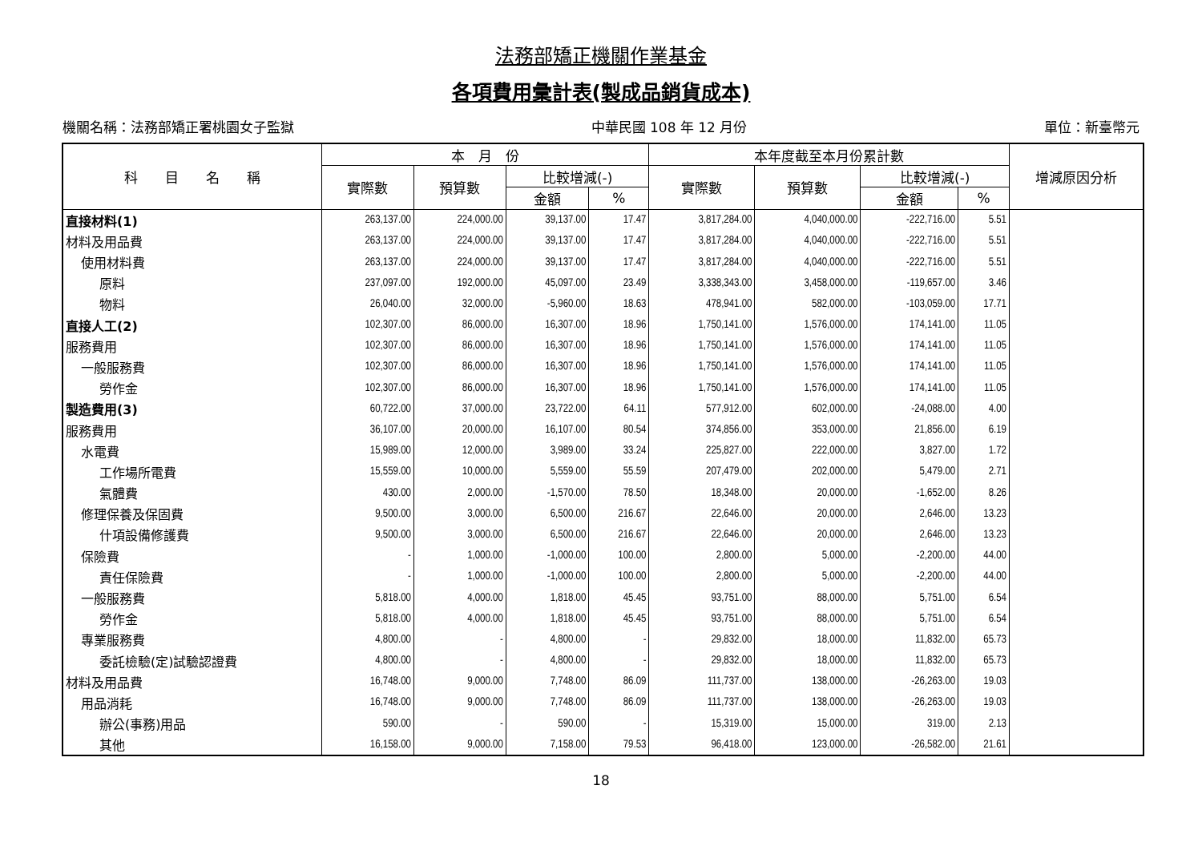法務部矯正機關作業基金
各項費用彙計表(製成品銷貨成本)
機關名稱：法務部矯正署桃園女子監獄 中華民國 108 年 12 月份 單位：新臺幣元
| 科 目 名 稱 | 本 月 份 | | | | 本年度截至本月份累計數 | | | | 增減原因分析 |
| --- | --- | --- | --- | --- | --- | --- | --- | --- | --- |
| | 實際數 | 預算數 | 比較增減(-) | | 實際數 | 預算數 | 比較增減(-) | | |
| | | | 金額 | % | | | 金額 | % | |
| 直接材料(1) | 263,137.00 | 224,000.00 | 39,137.00 | 17.47 | 3,817,284.00 | 4,040,000.00 | -222,716.00 | 5.51 | |
| 材料及用品費 | 263,137.00 | 224,000.00 | 39,137.00 | 17.47 | 3,817,284.00 | 4,040,000.00 | -222,716.00 | 5.51 | |
| 使用材料費 | 263,137.00 | 224,000.00 | 39,137.00 | 17.47 | 3,817,284.00 | 4,040,000.00 | -222,716.00 | 5.51 | |
| 原料 | 237,097.00 | 192,000.00 | 45,097.00 | 23.49 | 3,338,343.00 | 3,458,000.00 | -119,657.00 | 3.46 | |
| 物料 | 26,040.00 | 32,000.00 | -5,960.00 | 18.63 | 478,941.00 | 582,000.00 | -103,059.00 | 17.71 | |
| 直接人工(2) | 102,307.00 | 86,000.00 | 16,307.00 | 18.96 | 1,750,141.00 | 1,576,000.00 | 174,141.00 | 11.05 | |
| 服務費用 | 102,307.00 | 86,000.00 | 16,307.00 | 18.96 | 1,750,141.00 | 1,576,000.00 | 174,141.00 | 11.05 | |
| 一般服務費 | 102,307.00 | 86,000.00 | 16,307.00 | 18.96 | 1,750,141.00 | 1,576,000.00 | 174,141.00 | 11.05 | |
| 勞作金 | 102,307.00 | 86,000.00 | 16,307.00 | 18.96 | 1,750,141.00 | 1,576,000.00 | 174,141.00 | 11.05 | |
| 製造費用(3) | 60,722.00 | 37,000.00 | 23,722.00 | 64.11 | 577,912.00 | 602,000.00 | -24,088.00 | 4.00 | |
| 服務費用 | 36,107.00 | 20,000.00 | 16,107.00 | 80.54 | 374,856.00 | 353,000.00 | 21,856.00 | 6.19 | |
| 水電費 | 15,989.00 | 12,000.00 | 3,989.00 | 33.24 | 225,827.00 | 222,000.00 | 3,827.00 | 1.72 | |
| 工作場所電費 | 15,559.00 | 10,000.00 | 5,559.00 | 55.59 | 207,479.00 | 202,000.00 | 5,479.00 | 2.71 | |
| 氣體費 | 430.00 | 2,000.00 | -1,570.00 | 78.50 | 18,348.00 | 20,000.00 | -1,652.00 | 8.26 | |
| 修理保養及保固費 | 9,500.00 | 3,000.00 | 6,500.00 | 216.67 | 22,646.00 | 20,000.00 | 2,646.00 | 13.23 | |
| 什項設備修護費 | 9,500.00 | 3,000.00 | 6,500.00 | 216.67 | 22,646.00 | 20,000.00 | 2,646.00 | 13.23 | |
| 保險費 | - | 1,000.00 | -1,000.00 | 100.00 | 2,800.00 | 5,000.00 | -2,200.00 | 44.00 | |
| 責任保險費 | - | 1,000.00 | -1,000.00 | 100.00 | 2,800.00 | 5,000.00 | -2,200.00 | 44.00 | |
| 一般服務費 | 5,818.00 | 4,000.00 | 1,818.00 | 45.45 | 93,751.00 | 88,000.00 | 5,751.00 | 6.54 | |
| 勞作金 | 5,818.00 | 4,000.00 | 1,818.00 | 45.45 | 93,751.00 | 88,000.00 | 5,751.00 | 6.54 | |
| 專業服務費 | 4,800.00 | - | 4,800.00 | - | 29,832.00 | 18,000.00 | 11,832.00 | 65.73 | |
| 委託檢驗(定)試驗認證費 | 4,800.00 | - | 4,800.00 | - | 29,832.00 | 18,000.00 | 11,832.00 | 65.73 | |
| 材料及用品費 | 16,748.00 | 9,000.00 | 7,748.00 | 86.09 | 111,737.00 | 138,000.00 | -26,263.00 | 19.03 | |
| 用品消耗 | 16,748.00 | 9,000.00 | 7,748.00 | 86.09 | 111,737.00 | 138,000.00 | -26,263.00 | 19.03 | |
| 辦公(事務)用品 | 590.00 | - | 590.00 | - | 15,319.00 | 15,000.00 | 319.00 | 2.13 | |
| 其他 | 16,158.00 | 9,000.00 | 7,158.00 | 79.53 | 96,418.00 | 123,000.00 | -26,582.00 | 21.61 | |
18